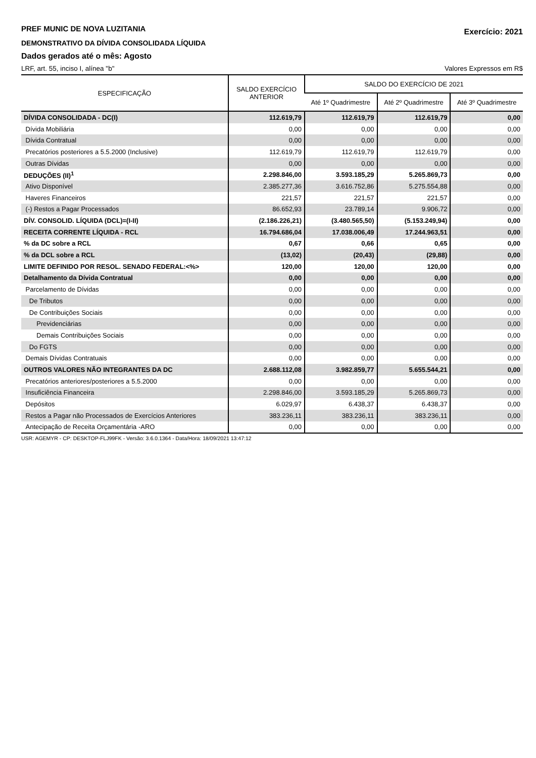PREF MUNIC DE NOVA LUZITANIA
DEMONSTRATIVO DA DÍVIDA CONSOLIDADA LÍQUIDA
Dados gerados até o mês: Agosto
Exercício: 2021
LRF, art. 55, inciso I, alínea "b" Valores Expressos em R$
| ESPECIFICAÇÃO | SALDO EXERCÍCIO ANTERIOR | SALDO DO EXERCÍCIO DE 2021 | | |
| --- | --- | --- | --- | --- |
| | | Até 1º Quadrimestre | Até 2º Quadrimestre | Até 3º Quadrimestre |
| DÍVIDA CONSOLIDADA - DC(I) | 112.619,79 | 112.619,79 | 112.619,79 | 0,00 |
| Dívida Mobiliária | 0,00 | 0,00 | 0,00 | 0,00 |
| Dívida Contratual | 0,00 | 0,00 | 0,00 | 0,00 |
| Precatórios posteriores a 5.5.2000 (Inclusive) | 112.619,79 | 112.619,79 | 112.619,79 | 0,00 |
| Outras Dívidas | 0,00 | 0,00 | 0,00 | 0,00 |
| DEDUÇÕES (II)<sup>1</sup> | 2.298.846,00 | 3.593.185,29 | 5.265.869,73 | 0,00 |
| Ativo Disponível | 2.385.277,36 | 3.616.752,86 | 5.275.554,88 | 0,00 |
| Haveres Financeiros | 221,57 | 221,57 | 221,57 | 0,00 |
| (-) Restos a Pagar Processados | 86.652,93 | 23.789,14 | 9.906,72 | 0,00 |
| DÍV. CONSOLID. LÍQUIDA (DCL)=(I-II) | (2.186.226,21) | (3.480.565,50) | (5.153.249,94) | 0,00 |
| RECEITA CORRENTE LÍQUIDA - RCL | 16.794.686,04 | 17.038.006,49 | 17.244.963,51 | 0,00 |
| % da DC sobre a RCL | 0,67 | 0,66 | 0,65 | 0,00 |
| % da DCL sobre a RCL | (13,02) | (20,43) | (29,88) | 0,00 |
| LIMITE DEFINIDO POR RESOL. SENADO FEDERAL:<%> | 120,00 | 120,00 | 120,00 | 0,00 |
| Detalhamento da Dívida Contratual | 0,00 | 0,00 | 0,00 | 0,00 |
| Parcelamento de Dívidas | 0,00 | 0,00 | 0,00 | 0,00 |
| De Tributos | 0,00 | 0,00 | 0,00 | 0,00 |
| De Contribuições Sociais | 0,00 | 0,00 | 0,00 | 0,00 |
| Previdenciárias | 0,00 | 0,00 | 0,00 | 0,00 |
| Demais Contribuições Sociais | 0,00 | 0,00 | 0,00 | 0,00 |
| Do FGTS | 0,00 | 0,00 | 0,00 | 0,00 |
| Demais Dívidas Contratuais | 0,00 | 0,00 | 0,00 | 0,00 |
| OUTROS VALORES NÃO INTEGRANTES DA DC | 2.688.112,08 | 3.982.859,77 | 5.655.544,21 | 0,00 |
| Precatórios anteriores/posteriores a 5.5.2000 | 0,00 | 0,00 | 0,00 | 0,00 |
| Insuficiência Financeira | 2.298.846,00 | 3.593.185,29 | 5.265.869,73 | 0,00 |
| Depósitos | 6.029,97 | 6.438,37 | 6.438,37 | 0,00 |
| Restos a Pagar não Processados de Exercícios Anteriores | 383.236,11 | 383.236,11 | 383.236,11 | 0,00 |
| Antecipação de Receita Orçamentária -ARO | 0,00 | 0,00 | 0,00 | 0,00 |
USR: AGEMYR - CP: DESKTOP-FLJ99FK - Versão: 3.6.0.1364 - Data/Hora: 18/09/2021 13:47:12